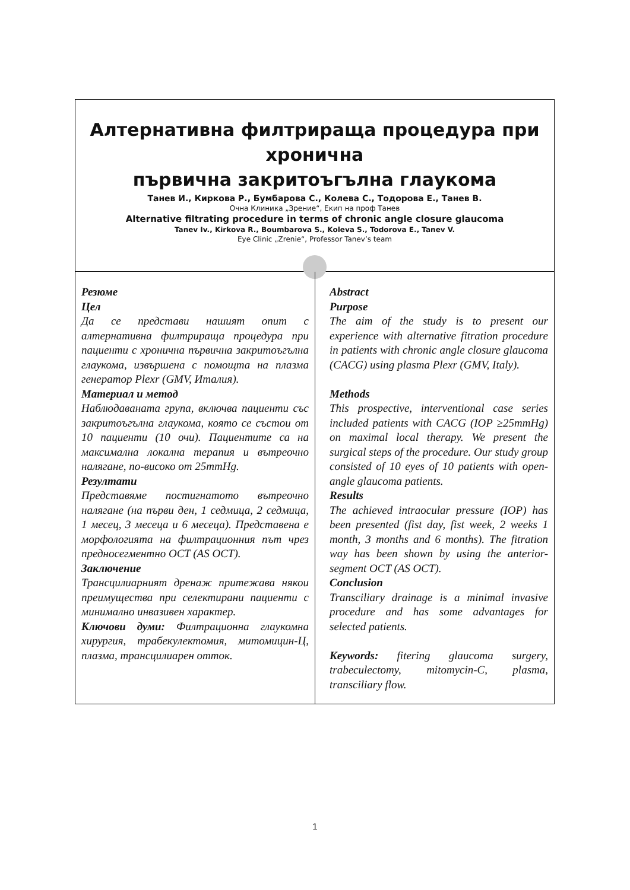Алтернативна филтрираща процедура при хронична
първична закритоъгълна глаукома
Танев И., Киркова Р., Бумбарова С., Колева С., Тодорова Е., Танев В.
Очна Клиника „Зрение“, Екип на проф Танев
Alternative filtrating procedure in terms of chronic angle closure glaucoma
Tanev Iv., Kirkova R., Boumbarova S., Koleva S., Todorova E., Tanev V.
Eye Clinic „Zrenie“, Professor Tanev’s team
Резюме
Цел
Да се представи нашият опит с алтернативна филтрираща процедура при пациенти с хронична първична закритоъгълна глаукома, извършена с помощта на плазма генератор Plexr (GMV, Италия).
Материал и метод
Наблюдаваната група, включва пациенти със закритоъгълна глаукома, която се състои от 10 пациенти (10 очи). Пациентите са на максимална локална терапия и вътреочно налягане, по-високо от 25mmHg.
Резултати
Представяме постигнатото вътреочно налягане (на първи ден, 1 седмица, 2 седмица, 1 месец, 3 месеца и 6 месеца). Представена е морфологията на филтрационния път чрез предносегментно OCT (AS OCT).
Заключение
Трансцилиарният дренаж притежава някои преимущества при селектирани пациенти с минимално инвазивен характер.
Ключови думи: Филтрационна глаукомна хирургия, трабекулектомия, митомицин-Ц, плазма, трансцилиарен отток.
Abstract
Purpose
The aim of the study is to present our experience with alternative fitration procedure in patients with chronic angle closure glaucoma (CACG) using plasma Plexr (GMV, Italy).
Methods
This prospective, interventional case series included patients with CACG (IOP ≥25mmHg) on maximal local therapy. We present the surgical steps of the procedure. Our study group consisted of 10 eyes of 10 patients with open-angle glaucoma patients.
Results
The achieved intraocular pressure (IOP) has been presented (fist day, fist week, 2 weeks 1 month, 3 months and 6 months). The fitration way has been shown by using the anterior-segment OCT (AS OCT).
Conclusion
Transciliary drainage is a minimal invasive procedure and has some advantages for selected patients.
Keywords: fitering glaucoma surgery, trabeculectomy, mitomycin-C, plasma, transciliary flow.
1